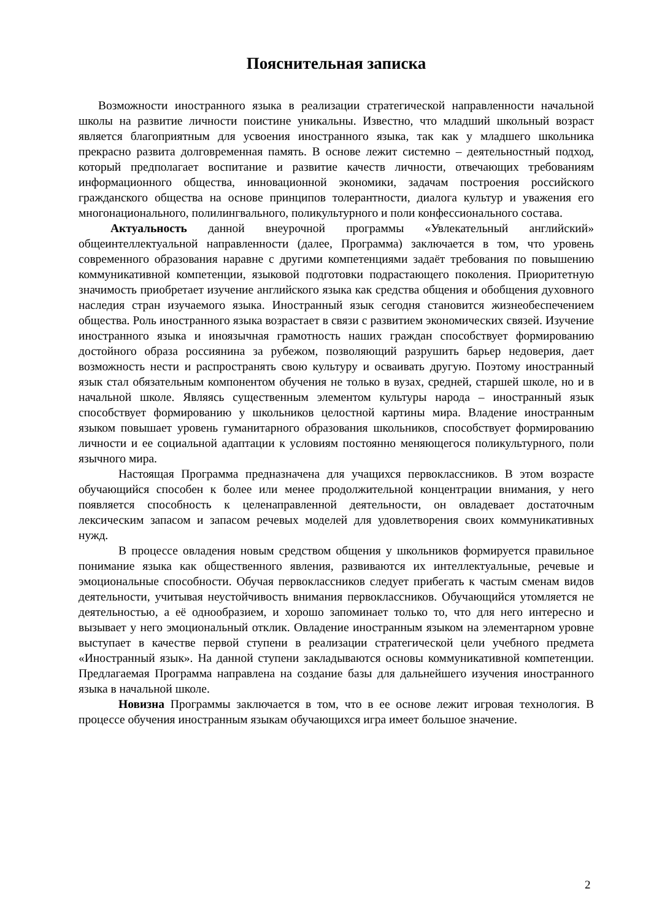Пояснительная записка
Возможности иностранного языка в реализации стратегической направленности начальной школы на развитие личности поистине уникальны. Известно, что младший школьный возраст является благоприятным для усвоения иностранного языка, так как у младшего школьника прекрасно развита долговременная память. В основе лежит системно – деятельностный подход, который предполагает воспитание и развитие качеств личности, отвечающих требованиям информационного общества, инновационной экономики, задачам построения российского гражданского общества на основе принципов толерантности, диалога культур и уважения его многонационального, полилингвального, поликультурного и поли конфессионального состава.
Актуальность данной внеурочной программы «Увлекательный английский» общеинтеллектуальной направленности (далее, Программа) заключается в том, что уровень современного образования наравне с другими компетенциями задаёт требования по повышению коммуникативной компетенции, языковой подготовки подрастающего поколения. Приоритетную значимость приобретает изучение английского языка как средства общения и обобщения духовного наследия стран изучаемого языка. Иностранный язык сегодня становится жизнеобеспечением общества. Роль иностранного языка возрастает в связи с развитием экономических связей. Изучение иностранного языка и иноязычная грамотность наших граждан способствует формированию достойного образа россиянина за рубежом, позволяющий разрушить барьер недоверия, дает возможность нести и распространять свою культуру и осваивать другую. Поэтому иностранный язык стал обязательным компонентом обучения не только в вузах, средней, старшей школе, но и в начальной школе. Являясь существенным элементом культуры народа – иностранный язык способствует формированию у школьников целостной картины мира. Владение иностранным языком повышает уровень гуманитарного образования школьников, способствует формированию личности и ее социальной адаптации к условиям постоянно меняющегося поликультурного, поли язычного мира.
Настоящая Программа предназначена для учащихся первоклассников. В этом возрасте обучающийся способен к более или менее продолжительной концентрации внимания, у него появляется способность к целенаправленной деятельности, он овладевает достаточным лексическим запасом и запасом речевых моделей для удовлетворения своих коммуникативных нужд.
В процессе овладения новым средством общения у школьников формируется правильное понимание языка как общественного явления, развиваются их интеллектуальные, речевые и эмоциональные способности. Обучая первоклассников следует прибегать к частым сменам видов деятельности, учитывая неустойчивость внимания первоклассников. Обучающийся утомляется не деятельностью, а её однообразием, и хорошо запоминает только то, что для него интересно и вызывает у него эмоциональный отклик. Овладение иностранным языком на элементарном уровне выступает в качестве первой ступени в реализации стратегической цели учебного предмета «Иностранный язык». На данной ступени закладываются основы коммуникативной компетенции. Предлагаемая Программа направлена на создание базы для дальнейшего изучения иностранного языка в начальной школе.
Новизна Программы заключается в том, что в ее основе лежит игровая технология. В процессе обучения иностранным языкам обучающихся игра имеет большое значение.
2